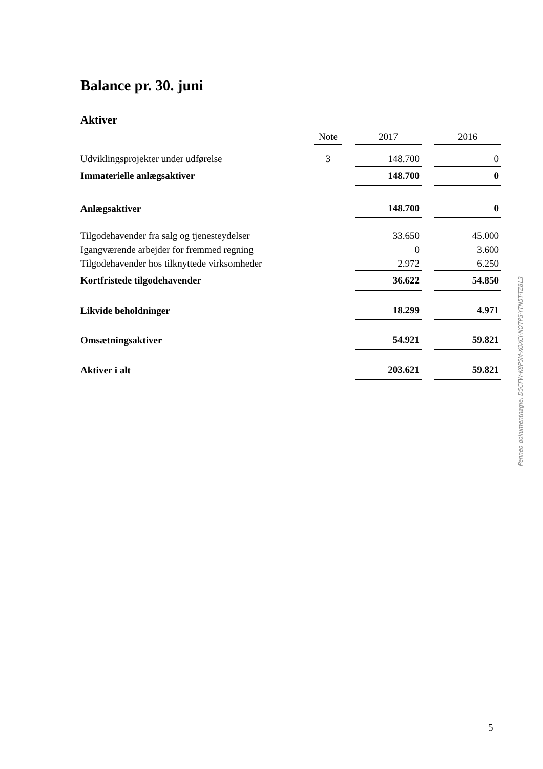Balance pr. 30. juni
Aktiver
| | Note | | 2017 | | 2016 |
| --- | --- | --- | --- | --- | --- |
| Udviklingsprojekter under udførelse | 3 | | 148.700 | | 0 |
| Immaterielle anlægsaktiver | | | 148.700 | | 0 |
| Anlægsaktiver | | | 148.700 | | 0 |
| Tilgodehavender fra salg og tjenesteydelser | | | 33.650 | | 45.000 |
| Igangværende arbejder for fremmed regning | | | 0 | | 3.600 |
| Tilgodehavender hos tilknyttede virksomheder | | | 2.972 | | 6.250 |
| Kortfristede tilgodehavender | | | 36.622 | | 54.850 |
| Likvide beholdninger | | | 18.299 | | 4.971 |
| Omsætningsaktiver | | | 54.921 | | 59.821 |
| Aktiver i alt | | | 203.621 | | 59.821 |
5
Penneo dokumentnøgle: D5CFW-K8P5M-XOXCI-NOTPS-YTN5T-TZ8L3